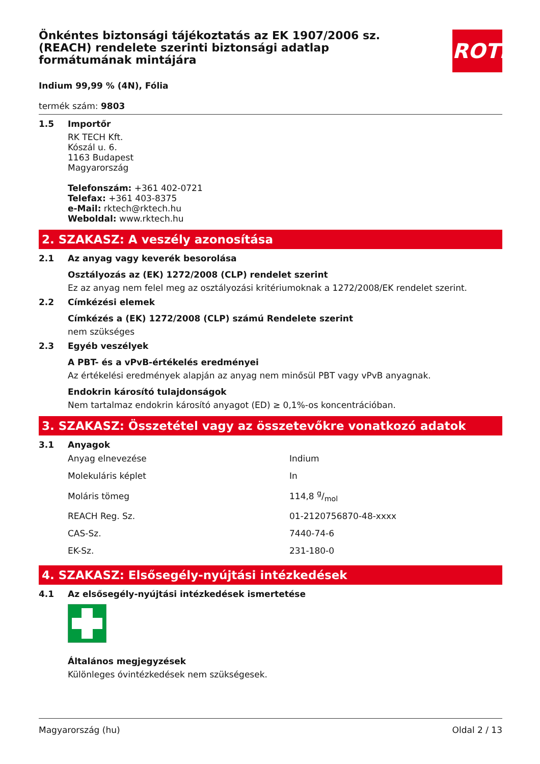ROTH
Önkéntes biztonsági tájékoztatás az EK 1907/2006 sz. (REACH) rendelete szerinti biztonsági adatlap formátumának mintájára
Indium 99,99 % (4N), Fólia
termék szám: 9803
1.5 Importőr
RK TECH Kft.
Kószál u. 6.
1163 Budapest
Magyarország
Telefonszám: +361 402-0721
Telefax: +361 403-8375
e-Mail: rktech@rktech.hu
Weboldal: www.rktech.hu
2. SZAKASZ: A veszély azonosítása
2.1 Az anyag vagy keverék besorolása
Osztályozás az (EK) 1272/2008 (CLP) rendelet szerint
Ez az anyag nem felel meg az osztályozási kritériumoknak a 1272/2008/EK rendelet szerint.
2.2 Címkézési elemek
Címkézés a (EK) 1272/2008 (CLP) számú Rendelete szerint
nem szükséges
2.3 Egyéb veszélyek
A PBT- és a vPvB-értékelés eredményei
Az értékelési eredmények alapján az anyag nem minősül PBT vagy vPvB anyagnak.
Endokrin károsító tulajdonságok
Nem tartalmaz endokrin károsító anyagot (ED) ≥ 0,1%-os koncentrációban.
3. SZAKASZ: Összetétel vagy az összetevőkre vonatkozó adatok
3.1 Anyagok
| Anyag elnevezése | Indium |
| Molekuláris képlet | In |
| Moláris tömeg | 114,8 g/mol |
| REACH Reg. Sz. | 01-2120756870-48-xxxx |
| CAS-Sz. | 7440-74-6 |
| EK-Sz. | 231-180-0 |
4. SZAKASZ: Elsősegély-nyújtási intézkedések
4.1 Az elsősegély-nyújtási intézkedések ismertetése
Általános megjegyzések
Különleges óvintézkedések nem szükségesek.
Magyarország (hu) Oldal 2 / 13